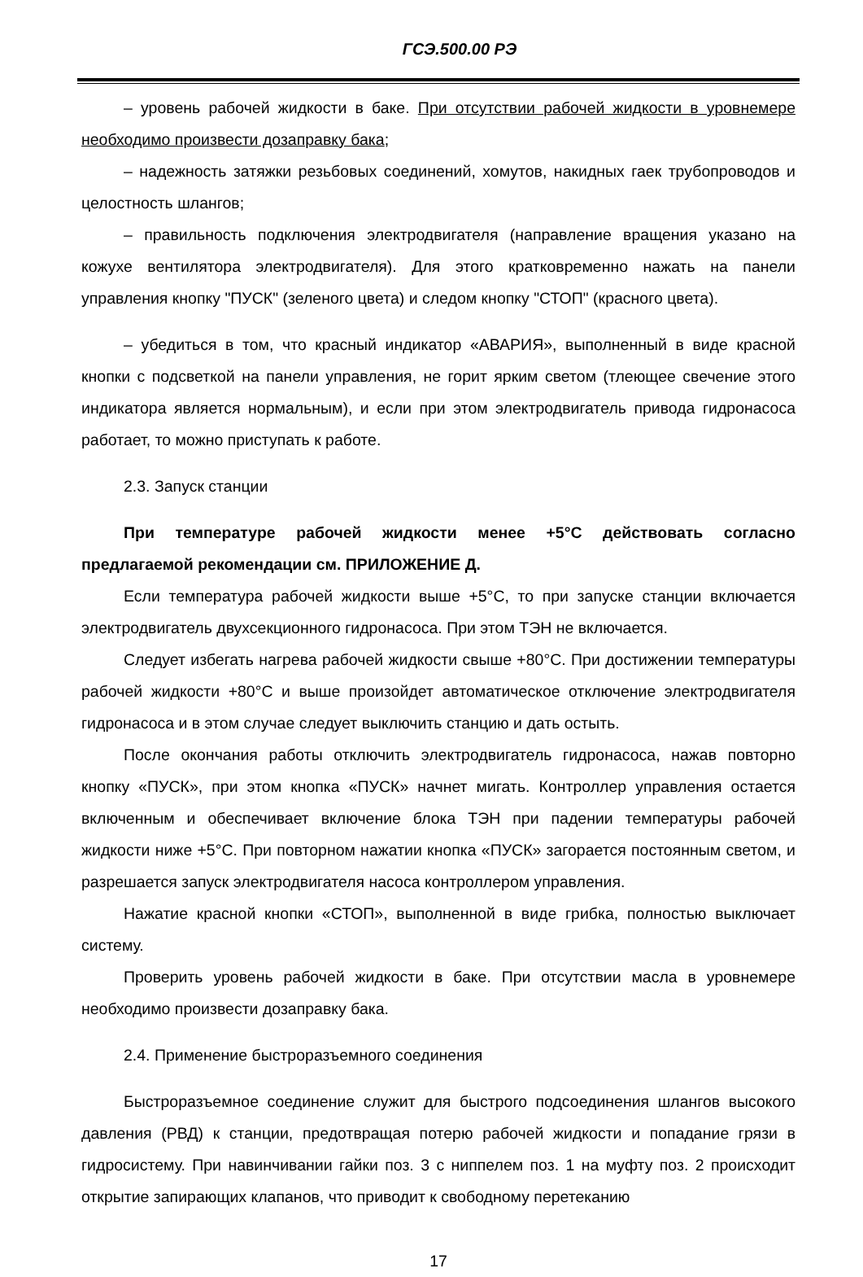ГСЭ.500.00 РЭ
– уровень рабочей жидкости в баке. При отсутствии рабочей жидкости в уровнемере необходимо произвести дозаправку бака;
– надежность затяжки резьбовых соединений, хомутов, накидных гаек трубопроводов и целостность шлангов;
– правильность подключения электродвигателя (направление вращения указано на кожухе вентилятора электродвигателя). Для этого кратковременно нажать на панели управления кнопку "ПУСК" (зеленого цвета) и следом кнопку "СТОП" (красного цвета).
– убедиться в том, что красный индикатор «АВАРИЯ», выполненный в виде красной кнопки с подсветкой на панели управления, не горит ярким светом (тлеющее свечение этого индикатора является нормальным), и если при этом электродвигатель привода гидронасоса работает, то можно приступать к работе.
2.3. Запуск станции
При температуре рабочей жидкости менее +5°С действовать согласно предлагаемой рекомендации см. ПРИЛОЖЕНИЕ Д.
Если температура рабочей жидкости выше +5°С, то при запуске станции включается электродвигатель двухсекционного гидронасоса. При этом ТЭН не включается.
Следует избегать нагрева рабочей жидкости свыше +80°С. При достижении температуры рабочей жидкости +80°С и выше произойдет автоматическое отключение электродвигателя гидронасоса и в этом случае следует выключить станцию и дать остыть.
После окончания работы отключить электродвигатель гидронасоса, нажав повторно кнопку «ПУСК», при этом кнопка «ПУСК» начнет мигать. Контроллер управления остается включенным и обеспечивает включение блока ТЭН при падении температуры рабочей жидкости ниже +5°С. При повторном нажатии кнопка «ПУСК» загорается постоянным светом, и разрешается запуск электродвигателя насоса контроллером управления.
Нажатие красной кнопки «СТОП», выполненной в виде грибка, полностью выключает систему.
Проверить уровень рабочей жидкости в баке. При отсутствии масла в уровнемере необходимо произвести дозаправку бака.
2.4. Применение быстроразъемного соединения
Быстроразъемное соединение служит для быстрого подсоединения шлангов высокого давления (РВД) к станции, предотвращая потерю рабочей жидкости и попадание грязи в гидросистему. При навинчивании гайки поз. 3 с ниппелем поз. 1 на муфту поз. 2 происходит открытие запирающих клапанов, что приводит к свободному перетеканию
17